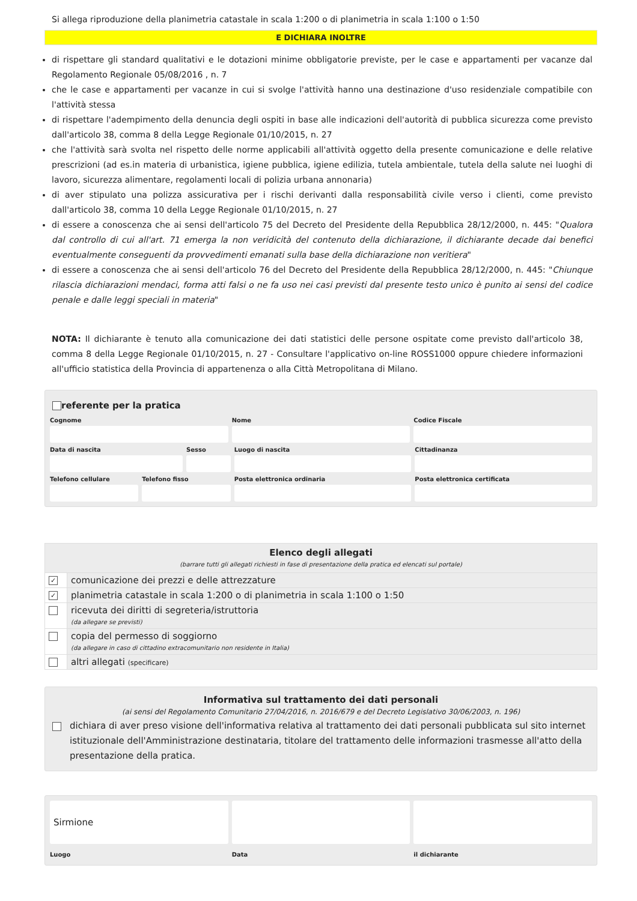Si allega riproduzione della planimetria catastale in scala 1:200 o di planimetria in scala 1:100 o 1:50
E DICHIARA INOLTRE
di rispettare gli standard qualitativi e le dotazioni minime obbligatorie previste, per le case e appartamenti per vacanze dal Regolamento Regionale 05/08/2016 , n. 7
che le case e appartamenti per vacanze in cui si svolge l'attività hanno una destinazione d'uso residenziale compatibile con l'attività stessa
di rispettare l'adempimento della denuncia degli ospiti in base alle indicazioni dell'autorità di pubblica sicurezza come previsto dall'articolo 38, comma 8 della Legge Regionale 01/10/2015, n. 27
che l'attività sarà svolta nel rispetto delle norme applicabili all'attività oggetto della presente comunicazione e delle relative prescrizioni (ad es.in materia di urbanistica, igiene pubblica, igiene edilizia, tutela ambientale, tutela della salute nei luoghi di lavoro, sicurezza alimentare, regolamenti locali di polizia urbana annonaria)
di aver stipulato una polizza assicurativa per i rischi derivanti dalla responsabilità civile verso i clienti, come previsto dall'articolo 38, comma 10 della Legge Regionale 01/10/2015, n. 27
di essere a conoscenza che ai sensi dell'articolo 75 del Decreto del Presidente della Repubblica 28/12/2000, n. 445: "Qualora dal controllo di cui all'art. 71 emerga la non veridicità del contenuto della dichiarazione, il dichiarante decade dai benefici eventualmente conseguenti da provvedimenti emanati sulla base della dichiarazione non veritiera"
di essere a conoscenza che ai sensi dell'articolo 76 del Decreto del Presidente della Repubblica 28/12/2000, n. 445: "Chiunque rilascia dichiarazioni mendaci, forma atti falsi o ne fa uso nei casi previsti dal presente testo unico è punito ai sensi del codice penale e dalle leggi speciali in materia"
NOTA: Il dichiarante è tenuto alla comunicazione dei dati statistici delle persone ospitate come previsto dall'articolo 38, comma 8 della Legge Regionale 01/10/2015, n. 27 - Consultare l'applicativo on-line ROSS1000 oppure chiedere informazioni all'ufficio statistica della Provincia di appartenenza o alla Città Metropolitana di Milano.
referente per la pratica
Cognome Nome Codice Fiscale
Data di nascita Sesso Luogo di nascita Cittadinanza
Telefono cellulare Telefono fisso Posta elettronica ordinaria Posta elettronica certificata
| Elenco degli allegati (barrare tutti gli allegati richiesti in fase di presentazione della pratica ed elencati sul portale) | |
| --- | --- |
| ✓ | comunicazione dei prezzi e delle attrezzature |
| ✓ | planimetria catastale in scala 1:200 o di planimetria in scala 1:100 o 1:50 |
| | ricevuta dei diritti di segreteria/istruttoria (da allegare se previsti) |
| | copia del permesso di soggiorno (da allegare in caso di cittadino extracomunitario non residente in Italia) |
| | altri allegati (specificare) |
Informativa sul trattamento dei dati personali
(ai sensi del Regolamento Comunitario 27/04/2016, n. 2016/679 e del Decreto Legislativo 30/06/2003, n. 196)
dichiara di aver preso visione dell'informativa relativa al trattamento dei dati personali pubblicata sul sito internet istituzionale dell'Amministrazione destinataria, titolare del trattamento delle informazioni trasmesse all'atto della presentazione della pratica.
Sirmione
Luogo
Data il dichiarante